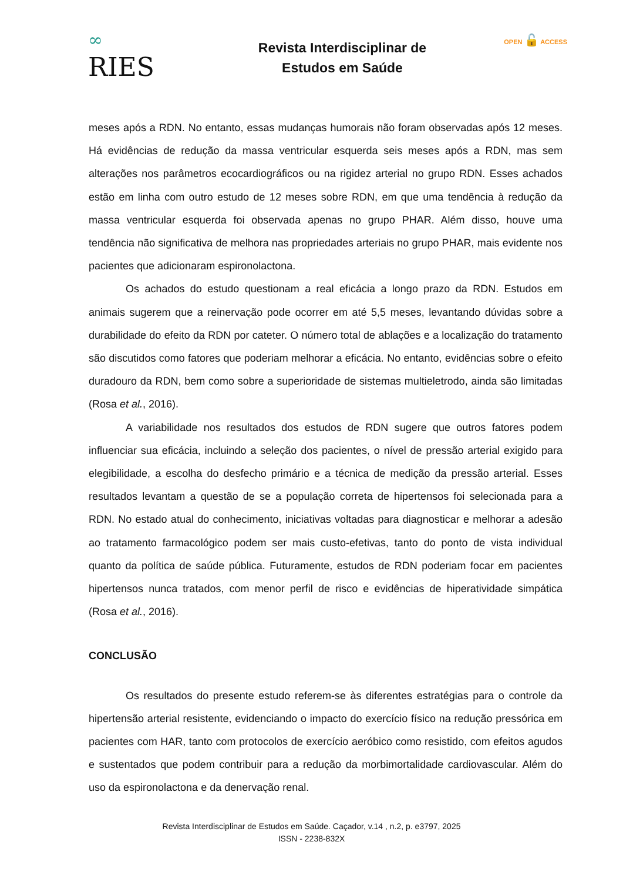∞
RIES
Revista Interdisciplinar de
Estudos em Saúde
OPEN 🔓 ACCESS
meses após a RDN. No entanto, essas mudanças humorais não foram observadas após 12 meses. Há evidências de redução da massa ventricular esquerda seis meses após a RDN, mas sem alterações nos parâmetros ecocardiográficos ou na rigidez arterial no grupo RDN. Esses achados estão em linha com outro estudo de 12 meses sobre RDN, em que uma tendência à redução da massa ventricular esquerda foi observada apenas no grupo PHAR. Além disso, houve uma tendência não significativa de melhora nas propriedades arteriais no grupo PHAR, mais evidente nos pacientes que adicionaram espironolactona.
Os achados do estudo questionam a real eficácia a longo prazo da RDN. Estudos em animais sugerem que a reinervação pode ocorrer em até 5,5 meses, levantando dúvidas sobre a durabilidade do efeito da RDN por cateter. O número total de ablações e a localização do tratamento são discutidos como fatores que poderiam melhorar a eficácia. No entanto, evidências sobre o efeito duradouro da RDN, bem como sobre a superioridade de sistemas multieletrodo, ainda são limitadas (Rosa et al., 2016).
A variabilidade nos resultados dos estudos de RDN sugere que outros fatores podem influenciar sua eficácia, incluindo a seleção dos pacientes, o nível de pressão arterial exigido para elegibilidade, a escolha do desfecho primário e a técnica de medição da pressão arterial. Esses resultados levantam a questão de se a população correta de hipertensos foi selecionada para a RDN. No estado atual do conhecimento, iniciativas voltadas para diagnosticar e melhorar a adesão ao tratamento farmacológico podem ser mais custo-efetivas, tanto do ponto de vista individual quanto da política de saúde pública. Futuramente, estudos de RDN poderiam focar em pacientes hipertensos nunca tratados, com menor perfil de risco e evidências de hiperatividade simpática (Rosa et al., 2016).
CONCLUSÃO
Os resultados do presente estudo referem-se às diferentes estratégias para o controle da hipertensão arterial resistente, evidenciando o impacto do exercício físico na redução pressórica em pacientes com HAR, tanto com protocolos de exercício aeróbico como resistido, com efeitos agudos e sustentados que podem contribuir para a redução da morbimortalidade cardiovascular. Além do uso da espironolactona e da denervação renal.
Revista Interdisciplinar de Estudos em Saúde. Caçador, v.14 , n.2, p. e3797, 2025
ISSN - 2238-832X